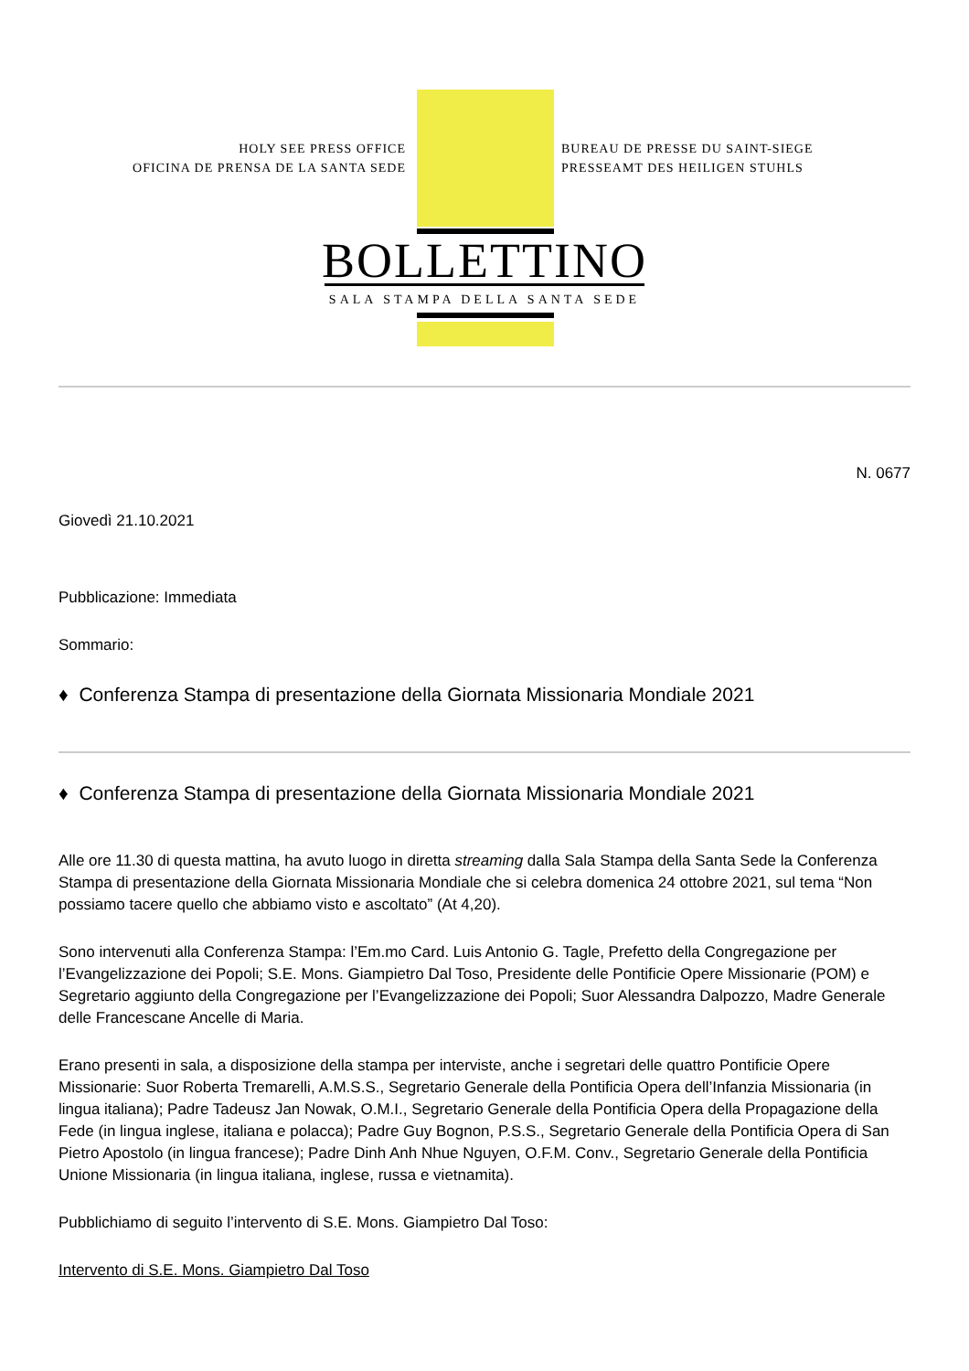HOLY SEE PRESS OFFICE
OFICINA DE PRENSA DE LA SANTA SEDE
BUREAU DE PRESSE DU SAINT-SIEGE
PRESSEAMT DES HEILIGEN STUHLS
BOLLETTINO
SALA STAMPA DELLA SANTA SEDE
N. 0677
Giovedì 21.10.2021
Pubblicazione: Immediata
Sommario:
♦ Conferenza Stampa di presentazione della Giornata Missionaria Mondiale 2021
♦ Conferenza Stampa di presentazione della Giornata Missionaria Mondiale 2021
Alle ore 11.30 di questa mattina, ha avuto luogo in diretta streaming dalla Sala Stampa della Santa Sede la Conferenza Stampa di presentazione della Giornata Missionaria Mondiale che si celebra domenica 24 ottobre 2021, sul tema “Non possiamo tacere quello che abbiamo visto e ascoltato” (At 4,20).
Sono intervenuti alla Conferenza Stampa: l’Em.mo Card. Luis Antonio G. Tagle, Prefetto della Congregazione per l’Evangelizzazione dei Popoli; S.E. Mons. Giampietro Dal Toso, Presidente delle Pontificie Opere Missionarie (POM) e Segretario aggiunto della Congregazione per l’Evangelizzazione dei Popoli; Suor Alessandra Dalpozzo, Madre Generale delle Francescane Ancelle di Maria.
Erano presenti in sala, a disposizione della stampa per interviste, anche i segretari delle quattro Pontificie Opere Missionarie: Suor Roberta Tremarelli, A.M.S.S., Segretario Generale della Pontificia Opera dell’Infanzia Missionaria (in lingua italiana); Padre Tadeusz Jan Nowak, O.M.I., Segretario Generale della Pontificia Opera della Propagazione della Fede (in lingua inglese, italiana e polacca); Padre Guy Bognon, P.S.S., Segretario Generale della Pontificia Opera di San Pietro Apostolo (in lingua francese); Padre Dinh Anh Nhue Nguyen, O.F.M. Conv., Segretario Generale della Pontificia Unione Missionaria (in lingua italiana, inglese, russa e vietnamita).
Pubblichiamo di seguito l’intervento di S.E. Mons. Giampietro Dal Toso:
Intervento di S.E. Mons. Giampietro Dal Toso